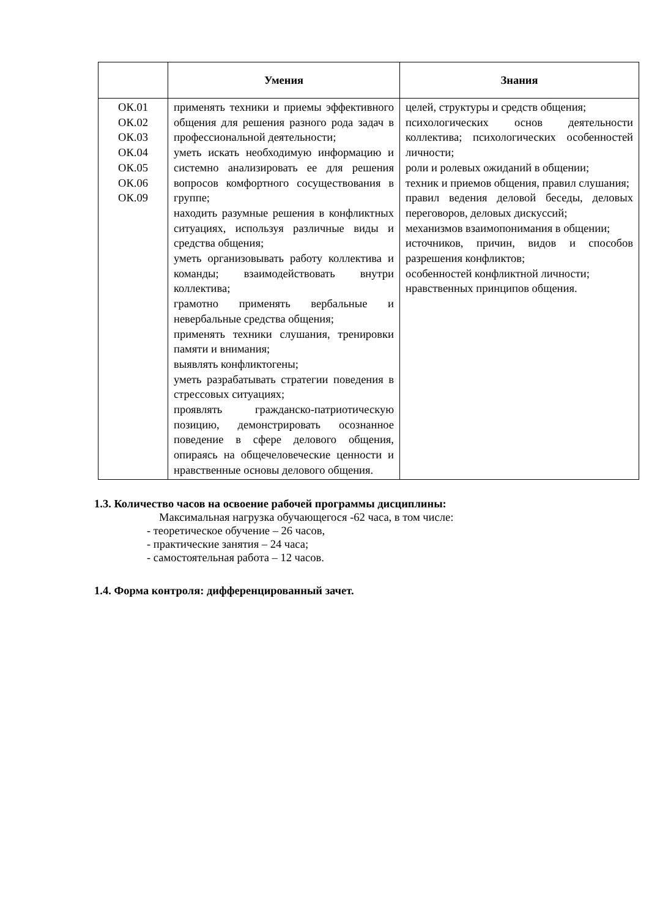| | Умения | Знания |
| --- | --- | --- |
| ОК.01 ОК.02 ОК.03 ОК.04 ОК.05 ОК.06 ОК.09 | применять техники и приемы эффективного общения для решения разного рода задач в профессиональной деятельности; уметь искать необходимую информацию и системно анализировать ее для решения вопросов комфортного сосуществования в группе; находить разумные решения в конфликтных ситуациях, используя различные виды и средства общения; уметь организовывать работу коллектива и команды; взаимодействовать внутри коллектива; грамотно применять вербальные и невербальные средства общения; применять техники слушания, тренировки памяти и внимания; выявлять конфликтогены; уметь разрабатывать стратегии поведения в стрессовых ситуациях; проявлять гражданско-патриотическую позицию, демонстрировать осознанное поведение в сфере делового общения, опираясь на общечеловеческие ценности и нравственные основы делового общения. | целей, структуры и средств общения; психологических основ деятельности коллектива; психологических особенностей личности; роли и ролевых ожиданий в общении; техник и приемов общения, правил слушания; правил ведения деловой беседы, деловых переговоров, деловых дискуссий; механизмов взаимопонимания в общении; источников, причин, видов и способов разрешения конфликтов; особенностей конфликтной личности; нравственных принципов общения. |
1.3. Количество часов на освоение рабочей программы дисциплины:
Максимальная нагрузка обучающегося -62 часа, в том числе:
- теоретическое обучение – 26 часов,
- практические занятия – 24 часа;
- самостоятельная работа – 12 часов.
1.4. Форма контроля: дифференцированный зачет.